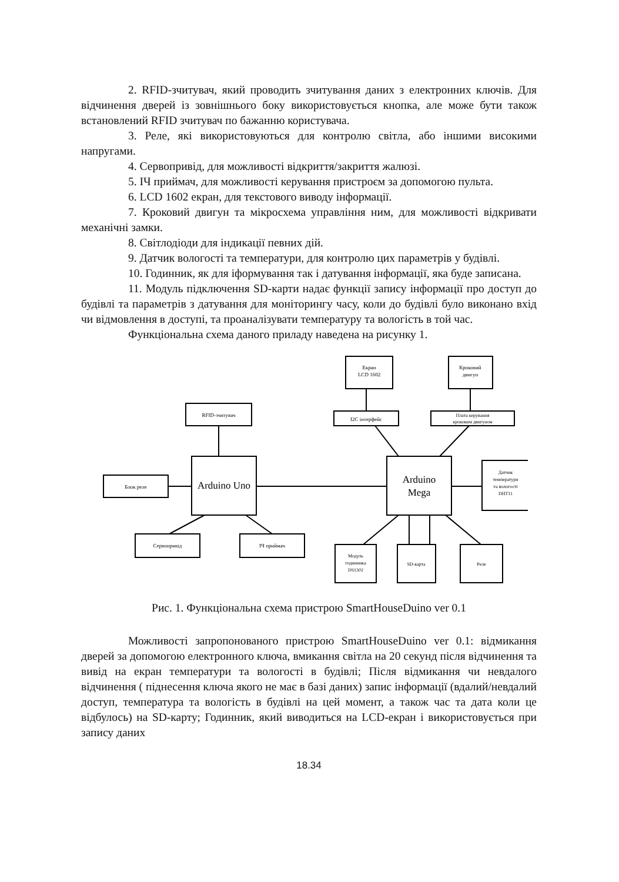2. RFID-зчитувач, який проводить зчитування даних з електронних ключів. Для відчинення дверей із зовнішнього боку використовується кнопка, але може бути також встановлений RFID зчитувач по бажанню користувача.
3. Реле, які використовуються для контролю світла, або іншими високими напругами.
4. Сервопривід, для можливості відкриття/закриття жалюзі.
5. ІЧ приймач, для можливості керування пристроєм за допомогою пульта.
6. LCD 1602 екран, для текстового виводу інформації.
7. Кроковий двигун та мікросхема управління ним, для можливості відкривати механічні замки.
8. Світлодіоди для індикації певних дій.
9. Датчик вологості та температури, для контролю цих параметрів у будівлі.
10. Годинник, як для іформування так і датування інформації, яка буде записана.
11. Модуль підключення SD-карти надає функції запису інформації про доступ до будівлі та параметрів з датування для моніторингу часу, коли до будівлі було виконано вхід чи відмовлення в доступі, та проаналізувати температуру та вологість в той час.
Функціональна схема даного приладу наведена на рисунку 1.
Екран
LCD 1602
Кроковий
двигун
RFID-зчитувач
I2C інтерфейс
Плата керування
кроковим двигуном
Arduino Uno
Arduino
Mega
Блок реле
Датчик
температури
та вологості
DHT11
Сервопривід
ІЧ приймач
Модуль
годинника
DS1302
SD-карта
Реле
Рис. 1. Функціональна схема пристрою SmartHouseDuino ver 0.1
Можливості запропонованого пристрою SmartHouseDuino ver 0.1: відмикання дверей за допомогою електронного ключа, вмикання світла на 20 секунд після відчинення та вивід на екран температури та вологості в будівлі; Після відмикання чи невдалого відчинення ( піднесення ключа якого не має в базі даних) запис інформації (вдалий/невдалий доступ, температура та вологість в будівлі на цей момент, а також час та дата коли це відбулось) на SD-карту; Годинник, який виводиться на LCD-екран і використовується при запису даних
18.34